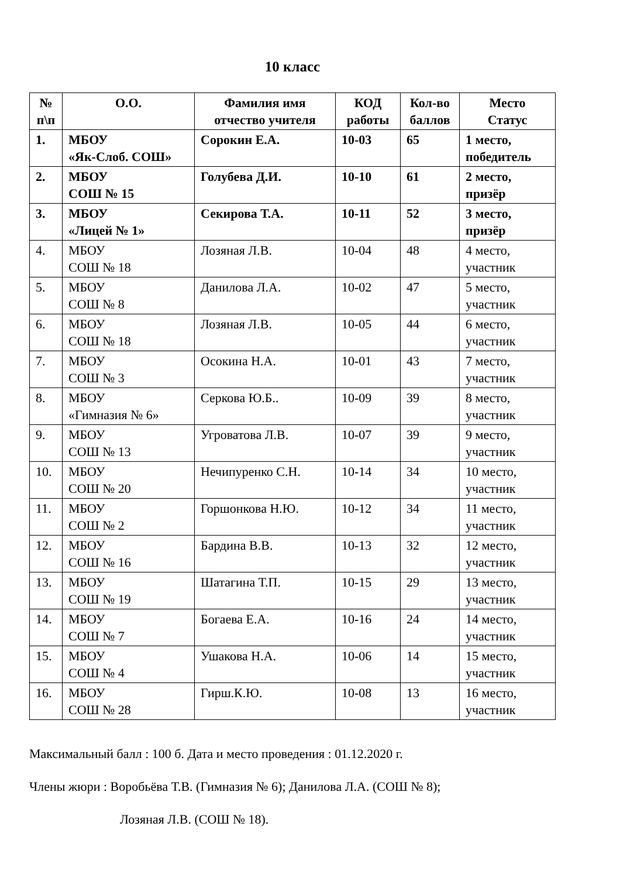10 класс
| № п\п | О.О. | Фамилия имя отчество учителя | КОД работы | Кол-во баллов | Место Статус |
| --- | --- | --- | --- | --- | --- |
| 1. | МБОУ «Як-Слоб. СОШ» | Сорокин Е.А. | 10-03 | 65 | 1 место, победитель |
| 2. | МБОУ СОШ № 15 | Голубева Д.И. | 10-10 | 61 | 2 место, призёр |
| 3. | МБОУ «Лицей № 1» | Секирова Т.А. | 10-11 | 52 | 3 место, призёр |
| 4. | МБОУ СОШ № 18 | Лозяная Л.В. | 10-04 | 48 | 4 место, участник |
| 5. | МБОУ СОШ № 8 | Данилова Л.А. | 10-02 | 47 | 5 место, участник |
| 6. | МБОУ СОШ № 18 | Лозяная Л.В. | 10-05 | 44 | 6 место, участник |
| 7. | МБОУ СОШ № 3 | Осокина Н.А. | 10-01 | 43 | 7 место, участник |
| 8. | МБОУ «Гимназия № 6» | Серкова Ю.Б.. | 10-09 | 39 | 8 место, участник |
| 9. | МБОУ СОШ № 13 | Угроватова Л.В. | 10-07 | 39 | 9 место, участник |
| 10. | МБОУ СОШ № 20 | Нечипуренко С.Н. | 10-14 | 34 | 10 место, участник |
| 11. | МБОУ СОШ № 2 | Горшонкова Н.Ю. | 10-12 | 34 | 11 место, участник |
| 12. | МБОУ СОШ № 16 | Бардина В.В. | 10-13 | 32 | 12 место, участник |
| 13. | МБОУ СОШ № 19 | Шатагина Т.П. | 10-15 | 29 | 13 место, участник |
| 14. | МБОУ СОШ № 7 | Богаева Е.А. | 10-16 | 24 | 14 место, участник |
| 15. | МБОУ СОШ № 4 | Ушакова Н.А. | 10-06 | 14 | 15 место, участник |
| 16. | МБОУ СОШ № 28 | Гирш.К.Ю. | 10-08 | 13 | 16 место, участник |
Максимальный балл : 100 б. Дата и место проведения : 01.12.2020 г.
Члены жюри : Воробьёва Т.В. (Гимназия № 6); Данилова Л.А. (СОШ № 8);
Лозяная Л.В. (СОШ № 18).